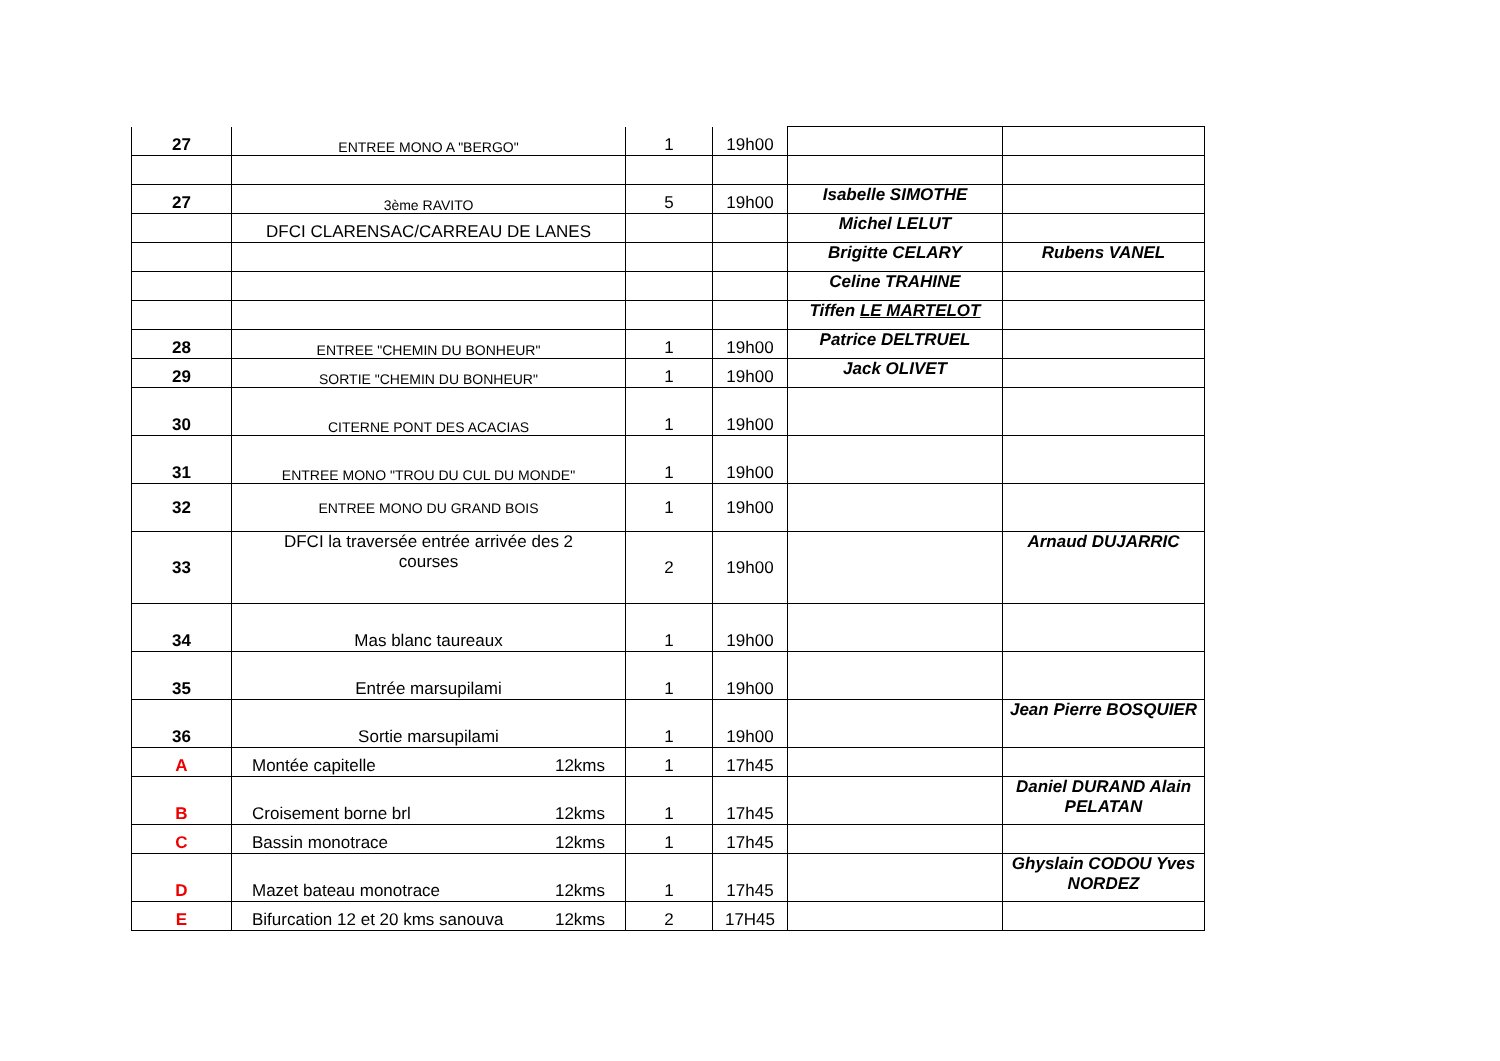| 27 | ENTREE MONO A "BERGO" | 1 | 19h00 | | |
| 27 | 3ème RAVITO | 5 | 19h00 | Isabelle SIMOTHE | |
| | DFCI CLARENSAC/CARREAU DE LANES | | | Michel LELUT | |
| | | | | Brigitte CELARY | Rubens VANEL |
| | | | | Celine TRAHINE | |
| | | | | Tiffen LE MARTELOT | |
| 28 | ENTREE "CHEMIN DU BONHEUR" | 1 | 19h00 | Patrice DELTRUEL | |
| 29 | SORTIE "CHEMIN DU BONHEUR" | 1 | 19h00 | Jack OLIVET | |
| 30 | CITERNE PONT DES ACACIAS | 1 | 19h00 | | |
| 31 | ENTREE MONO "TROU DU CUL DU MONDE" | 1 | 19h00 | | |
| 32 | ENTREE MONO DU GRAND BOIS | 1 | 19h00 | | |
| 33 | DFCI la traversée entrée arrivée des 2 courses | 2 | 19h00 | | Arnaud DUJARRIC |
| 34 | Mas blanc taureaux | 1 | 19h00 | | |
| 35 | Entrée marsupilami | 1 | 19h00 | | |
| 36 | Sortie marsupilami | 1 | 19h00 | | Jean Pierre BOSQUIER |
| A | Montée capitelle 12kms | 1 | 17h45 | | |
| B | Croisement borne brl 12kms | 1 | 17h45 | | Daniel DURAND Alain PELATAN |
| C | Bassin monotrace 12kms | 1 | 17h45 | | |
| D | Mazet bateau monotrace 12kms | 1 | 17h45 | | Ghyslain CODOU Yves NORDEZ |
| E | Bifurcation 12 et 20 kms sanouva 12kms | 2 | 17H45 | | |